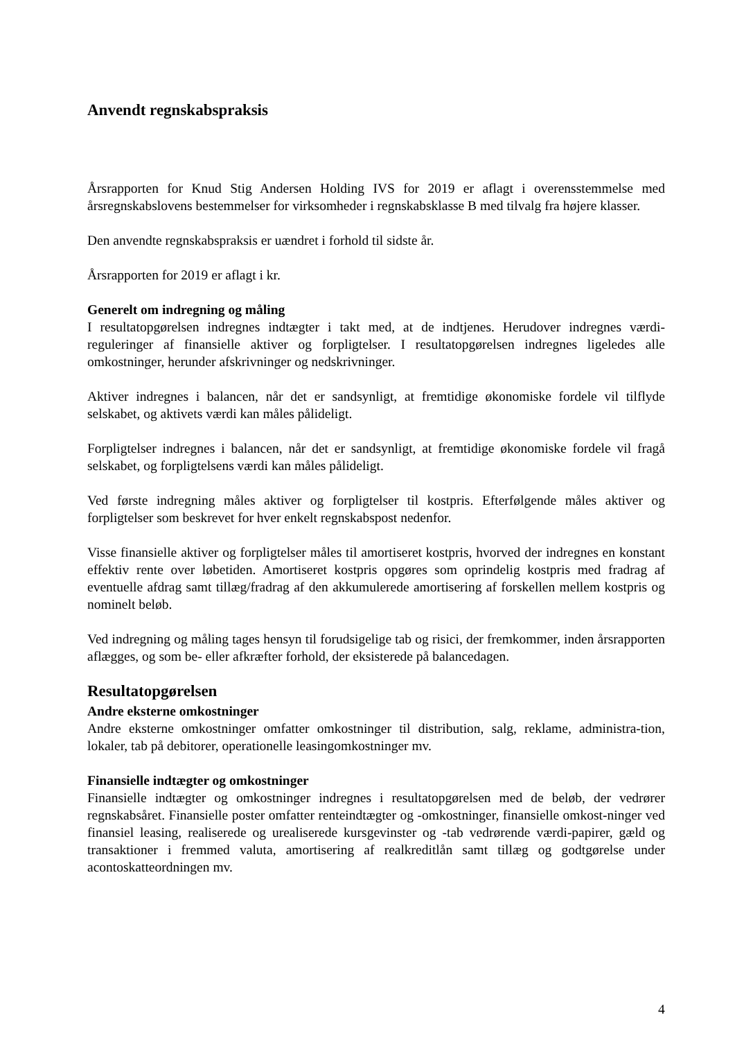Anvendt regnskabspraksis
Årsrapporten for Knud Stig Andersen Holding IVS for 2019 er aflagt i overensstemmelse med årsregnskabslovens bestemmelser for virksomheder i regnskabsklasse B med tilvalg fra højere klasser.
Den anvendte regnskabspraksis er uændret i forhold til sidste år.
Årsrapporten for 2019 er aflagt i kr.
Generelt om indregning og måling
I resultatopgørelsen indregnes indtægter i takt med, at de indtjenes. Herudover indregnes værdi-reguleringer af finansielle aktiver og forpligtelser. I resultatopgørelsen indregnes ligeledes alle omkostninger, herunder afskrivninger og nedskrivninger.
Aktiver indregnes i balancen, når det er sandsynligt, at fremtidige økonomiske fordele vil tilflyde selskabet, og aktivets værdi kan måles pålideligt.
Forpligtelser indregnes i balancen, når det er sandsynligt, at fremtidige økonomiske fordele vil fragå selskabet, og forpligtelsens værdi kan måles pålideligt.
Ved første indregning måles aktiver og forpligtelser til kostpris. Efterfølgende måles aktiver og forpligtelser som beskrevet for hver enkelt regnskabspost nedenfor.
Visse finansielle aktiver og forpligtelser måles til amortiseret kostpris, hvorved der indregnes en konstant effektiv rente over løbetiden. Amortiseret kostpris opgøres som oprindelig kostpris med fradrag af eventuelle afdrag samt tillæg/fradrag af den akkumulerede amortisering af forskellen mellem kostpris og nominelt beløb.
Ved indregning og måling tages hensyn til forudsigelige tab og risici, der fremkommer, inden årsrapporten aflægges, og som be- eller afkræfter forhold, der eksisterede på balancedagen.
Resultatopgørelsen
Andre eksterne omkostninger
Andre eksterne omkostninger omfatter omkostninger til distribution, salg, reklame, administra-tion, lokaler, tab på debitorer, operationelle leasingomkostninger mv.
Finansielle indtægter og omkostninger
Finansielle indtægter og omkostninger indregnes i resultatopgørelsen med de beløb, der vedrører regnskabsåret. Finansielle poster omfatter renteindtægter og -omkostninger, finansielle omkost-ninger ved finansiel leasing, realiserede og urealiserede kursgevinster og -tab vedrørende værdi-papirer, gæld og transaktioner i fremmed valuta, amortisering af realkreditlån samt tillæg og godtgørelse under acontoskatteordningen mv.
4